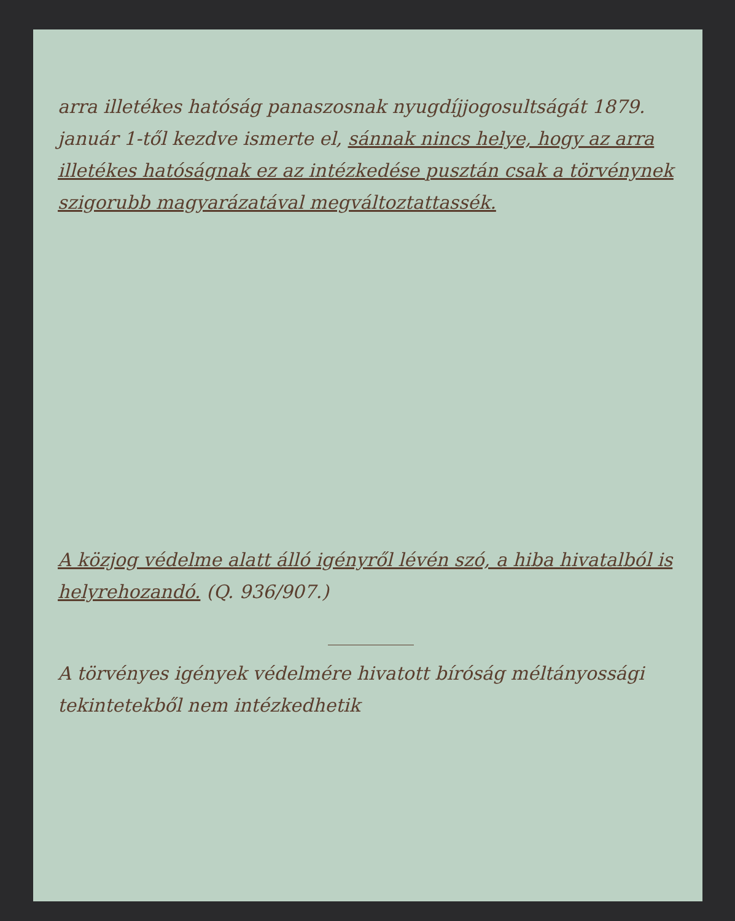arra illetékes hatóság panaszosnak nyugdíjjogosultságát 1879. január 1-től kezdve ismerte el, sánnak nincs helye, hogy az arra illetékes hatóságnak ez az intézkedése pusztán csak a törvénynek szigorubb magyarázatával megváltoztattassék.
A közjog védelme alatt álló igényről lévén szó, a hiba hivatalból is helyrehozandó. (Q. 936/907.)
A törvényes igények védelmére hivatott bíróság méltányossági tekintetekből nem intézkedhetik